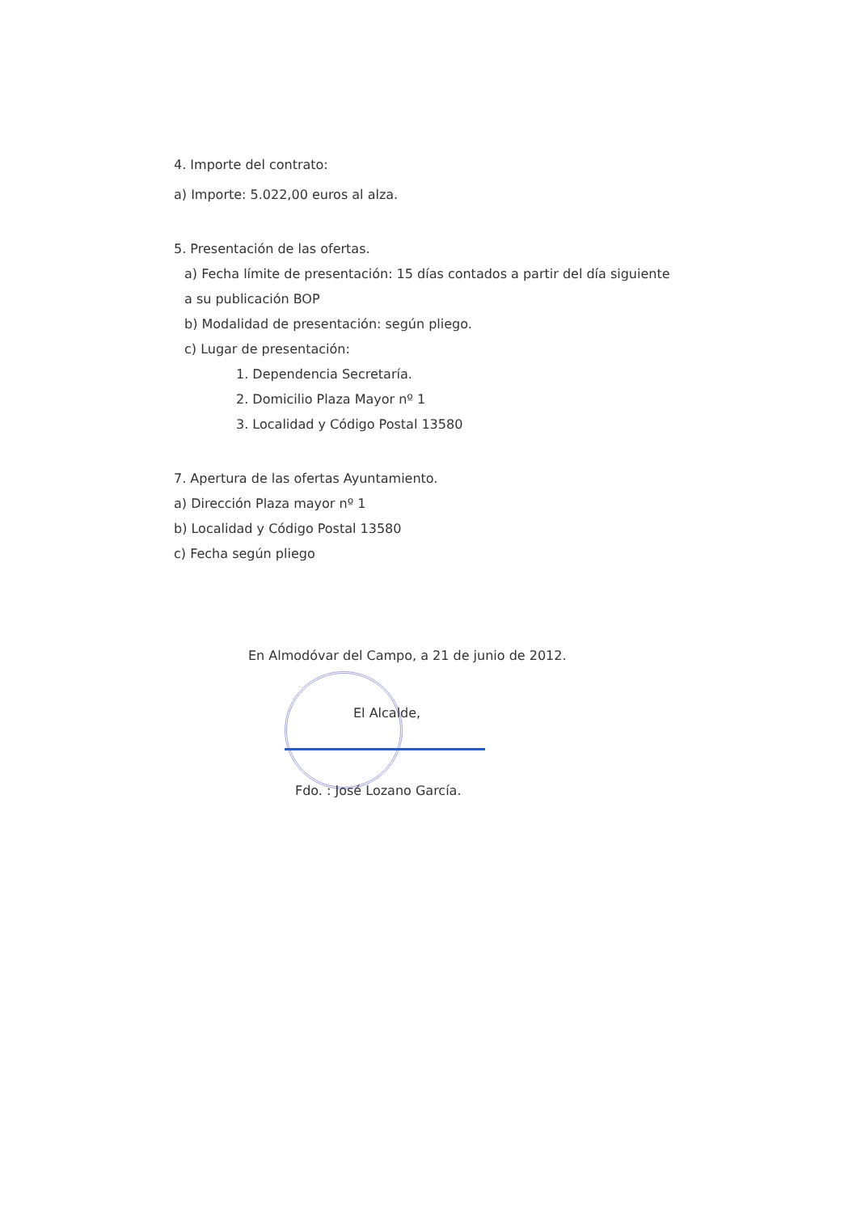4. Importe del contrato:
a) Importe: 5.022,00 euros al alza.
5. Presentación de las ofertas.
a) Fecha límite de presentación: 15 días contados a partir del día siguiente
a su publicación BOP
b) Modalidad de presentación: según pliego.
c) Lugar de presentación:
1. Dependencia Secretaría.
2. Domicilio Plaza Mayor nº 1
3. Localidad y Código Postal 13580
7. Apertura de las ofertas Ayuntamiento.
a) Dirección Plaza mayor nº 1
b) Localidad y Código Postal 13580
c) Fecha según pliego
En Almodóvar del Campo, a 21 de junio de 2012.
El Alcalde,
Fdo. : José Lozano García.